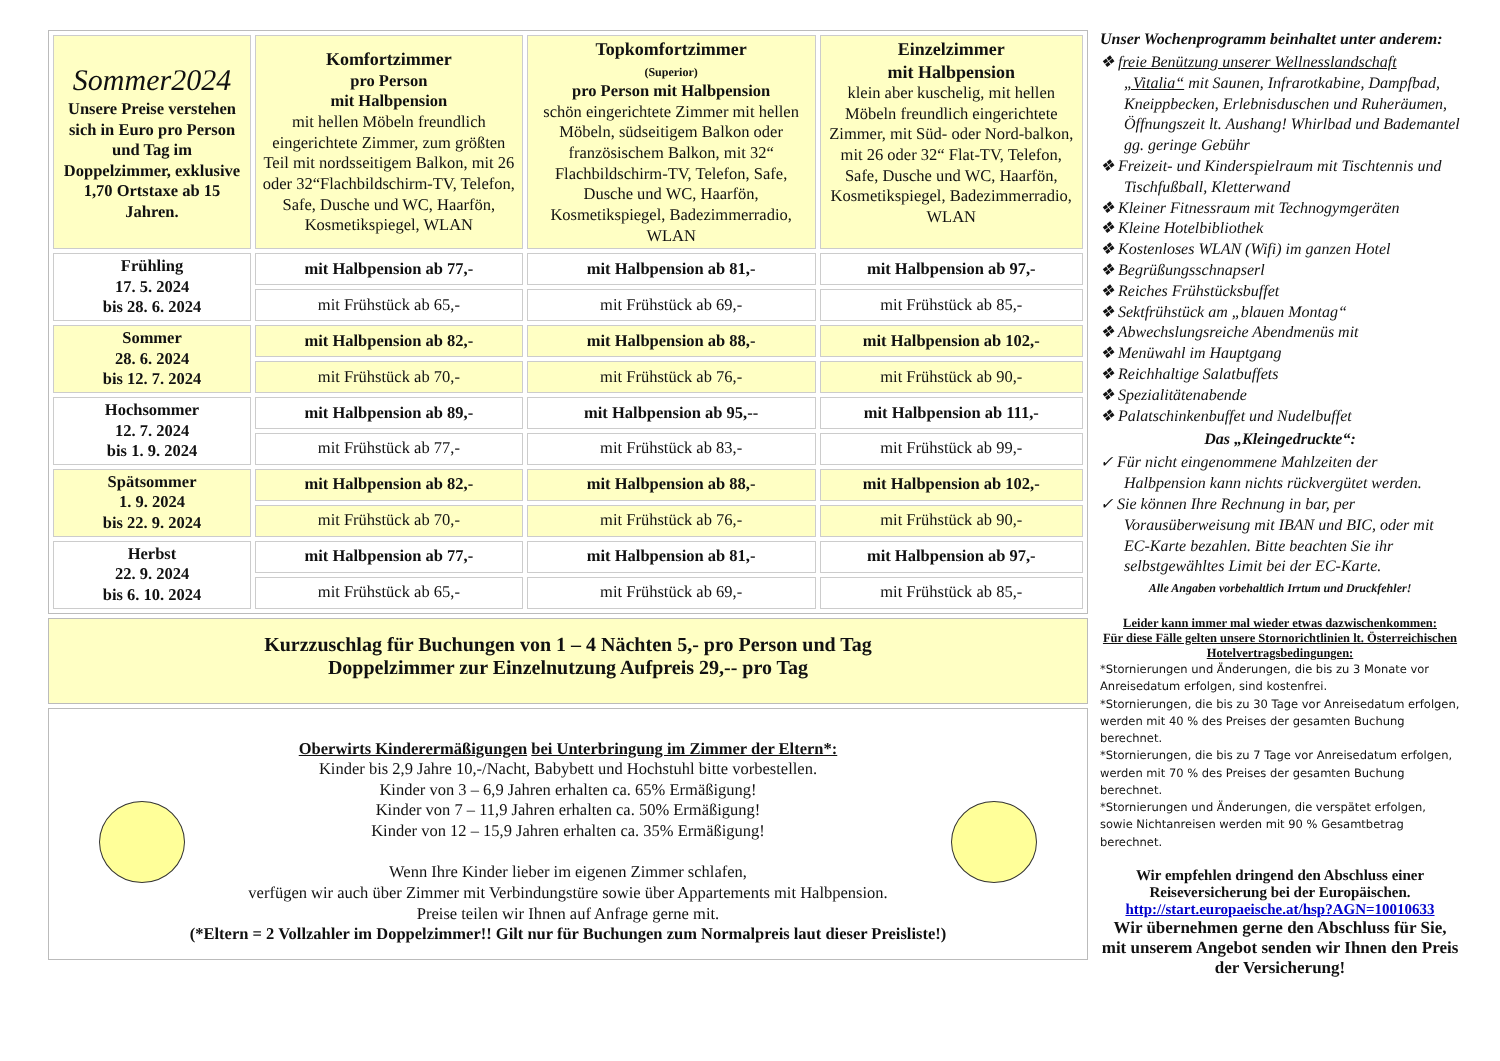| Sommer2024 Unsere Preise verstehen sich in Euro pro Person und Tag im Doppelzimmer, exklusive 1,70 Ortstaxe ab 15 Jahren. | Komfortzimmer pro Person mit Halbpension mit hellen Möbeln freundlich eingerichtete Zimmer, zum größten Teil mit nordsseitigem Balkon, mit 26 oder 32“Flachbildschirm-TV, Telefon, Safe, Dusche und WC, Haarfön, Kosmetikspiegel, WLAN | Topkomfortzimmer (Superior) pro Person mit Halbpension schön eingerichtete Zimmer mit hellen Möbeln, südseitigem Balkon oder französischem Balkon, mit 32“ Flachbildschirm-TV, Telefon, Safe, Dusche und WC, Haarfön, Kosmetikspiegel, Badezimmerradio, WLAN | Einzelzimmer mit Halbpension klein aber kuschelig, mit hellen Möbeln freundlich eingerichtete Zimmer, mit Süd- oder Nord-balkon, mit 26 oder 32“ Flat-TV, Telefon, Safe, Dusche und WC, Haarfön, Kosmetikspiegel, Badezimmerradio, WLAN |
| Frühling 17. 5. 2024 bis 28. 6. 2024 | mit Halbpension ab 77,- | mit Halbpension ab 81,- | mit Halbpension ab 97,- |
| | mit Frühstück ab 65,- | mit Frühstück ab 69,- | mit Frühstück ab 85,- |
| Sommer 28. 6. 2024 bis 12. 7. 2024 | mit Halbpension ab 82,- | mit Halbpension ab 88,- | mit Halbpension ab 102,- |
| | mit Frühstück ab 70,- | mit Frühstück ab 76,- | mit Frühstück ab 90,- |
| Hochsommer 12. 7. 2024 bis 1. 9. 2024 | mit Halbpension ab 89,- | mit Halbpension ab 95,-- | mit Halbpension ab 111,- |
| | mit Frühstück ab 77,- | mit Frühstück ab 83,- | mit Frühstück ab 99,- |
| Spätsommer 1. 9. 2024 bis 22. 9. 2024 | mit Halbpension ab 82,- | mit Halbpension ab 88,- | mit Halbpension ab 102,- |
| | mit Frühstück ab 70,- | mit Frühstück ab 76,- | mit Frühstück ab 90,- |
| Herbst 22. 9. 2024 bis 6. 10. 2024 | mit Halbpension ab 77,- | mit Halbpension ab 81,- | mit Halbpension ab 97,- |
| | mit Frühstück ab 65,- | mit Frühstück ab 69,- | mit Frühstück ab 85,- |
Kurzzuschlag für Buchungen von 1 – 4 Nächten 5,- pro Person und Tag
Doppelzimmer zur Einzelnutzung Aufpreis 29,-- pro Tag
Oberwirts Kinderermäßigungen bei Unterbringung im Zimmer der Eltern*:
Kinder bis 2,9 Jahre 10,-/Nacht, Babybett und Hochstuhl bitte vorbestellen.
Kinder von 3 – 6,9 Jahren erhalten ca. 65% Ermäßigung!
Kinder von 7 – 11,9 Jahren erhalten ca. 50% Ermäßigung!
Kinder von 12 – 15,9 Jahren erhalten ca. 35% Ermäßigung!
Wenn Ihre Kinder lieber im eigenen Zimmer schlafen,
verfügen wir auch über Zimmer mit Verbindungstüre sowie über Appartements mit Halbpension.
Preise teilen wir Ihnen auf Anfrage gerne mit.
(*Eltern = 2 Vollzahler im Doppelzimmer!! Gilt nur für Buchungen zum Normalpreis laut dieser Preisliste!)
Unser Wochenprogramm beinhaltet unter anderem:
❖ freie Benützung unserer Wellnesslandschaft „Vitalia“ mit Saunen, Infrarotkabine, Dampfbad, Kneippbecken, Erlebnisduschen und Ruheräumen, Öffnungszeit lt. Aushang! Whirlbad und Bademantel gg. geringe Gebühr
❖ Freizeit- und Kinderspielraum mit Tischtennis und Tischfußball, Kletterwand
❖ Kleiner Fitnessraum mit Technogymgeräten
❖ Kleine Hotelbibliothek
❖ Kostenloses WLAN (Wifi) im ganzen Hotel
❖ Begrüßungsschnapserl
❖ Reiches Frühstücksbuffet
❖ Sektfrühstück am „blauen Montag“
❖ Abwechslungsreiche Abendmenüs mit
❖ Menüwahl im Hauptgang
❖ Reichhaltige Salatbuffets
❖ Spezialitätenabende
❖ Palatschinkenbuffet und Nudelbuffet
Das „Kleingedruckte“:
✓ Für nicht eingenommene Mahlzeiten der Halbpension kann nichts rückvergütet werden.
✓ Sie können Ihre Rechnung in bar, per Vorausüberweisung mit IBAN und BIC, oder mit EC-Karte bezahlen. Bitte beachten Sie ihr selbstgewähltes Limit bei der EC-Karte.
Alle Angaben vorbehaltlich Irrtum und Druckfehler!
Leider kann immer mal wieder etwas dazwischenkommen:
Für diese Fälle gelten unsere Stornorichtlinien lt. Österreichischen Hotelvertragsbedingungen:
*Stornierungen und Änderungen, die bis zu 3 Monate vor Anreisedatum erfolgen, sind kostenfrei.
*Stornierungen, die bis zu 30 Tage vor Anreisedatum erfolgen, werden mit 40 % des Preises der gesamten Buchung berechnet.
*Stornierungen, die bis zu 7 Tage vor Anreisedatum erfolgen, werden mit 70 % des Preises der gesamten Buchung berechnet.
*Stornierungen und Änderungen, die verspätet erfolgen, sowie Nichtanreisen werden mit 90 % Gesamtbetrag berechnet.
Wir empfehlen dringend den Abschluss einer Reiseversicherung bei der Europäischen.
http://start.europaeische.at/hsp?AGN=10010633
Wir übernehmen gerne den Abschluss für Sie, mit unserem Angebot senden wir Ihnen den Preis der Versicherung!